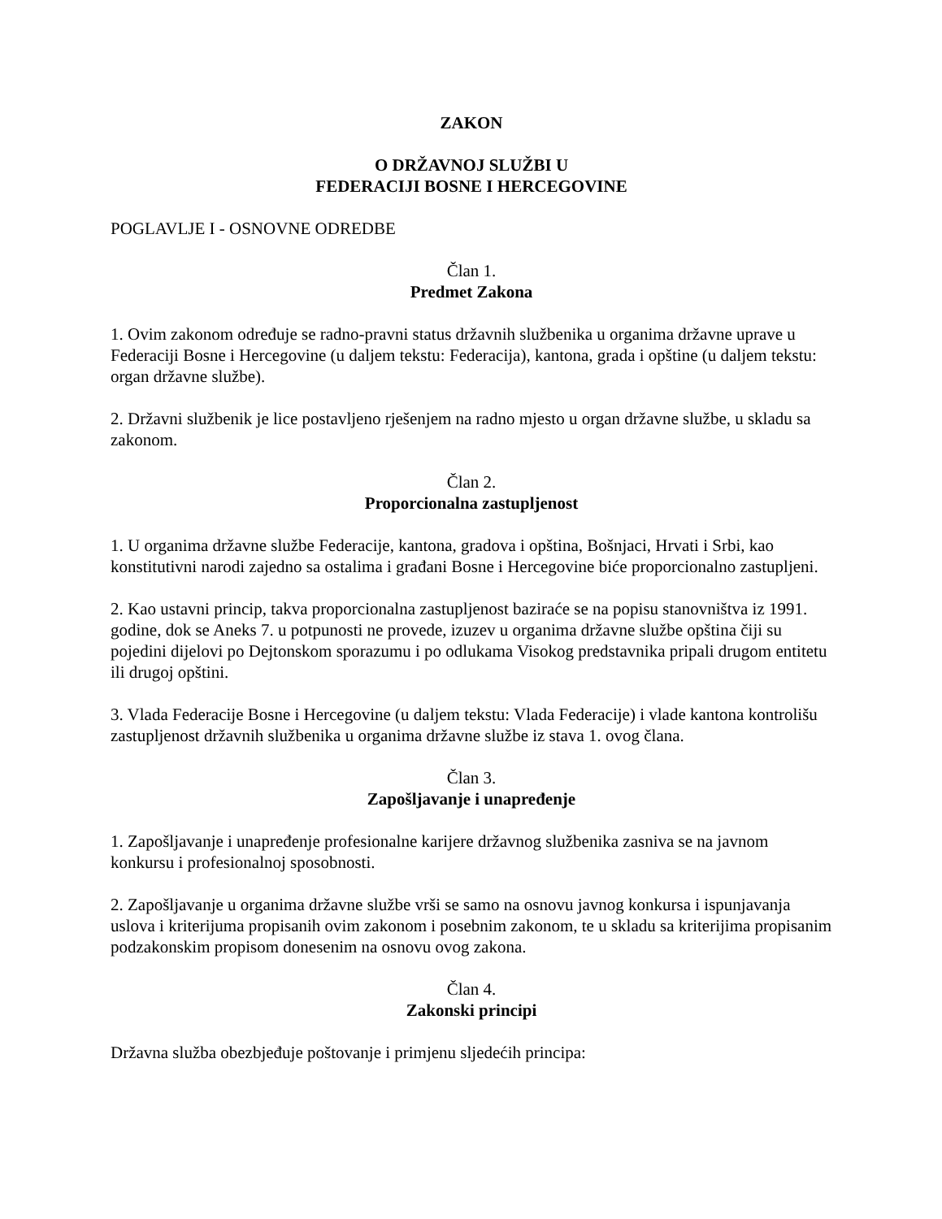ZAKON
O DRŽAVNOJ SLUŽBI U
FEDERACIJI BOSNE I HERCEGOVINE
POGLAVLJE I - OSNOVNE ODREDBE
Član 1.
Predmet Zakona
1. Ovim zakonom određuje se radno-pravni status državnih službenika u organima državne uprave u Federaciji Bosne i Hercegovine (u daljem tekstu: Federacija), kantona, grada i opštine (u daljem tekstu: organ državne službe).
2. Državni službenik je lice postavljeno rješenjem na radno mjesto u organ državne službe, u skladu sa zakonom.
Član 2.
Proporcionalna zastupljenost
1. U organima državne službe Federacije, kantona, gradova i opština, Bošnjaci, Hrvati i Srbi, kao konstitutivni narodi zajedno sa ostalima i građani Bosne i Hercegovine biće proporcionalno zastupljeni.
2. Kao ustavni princip, takva proporcionalna zastupljenost baziraće se na popisu stanovništva iz 1991. godine, dok se Aneks 7. u potpunosti ne provede, izuzev u organima državne službe opština čiji su pojedini dijelovi po Dejtonskom sporazumu i po odlukama Visokog predstavnika pripali drugom entitetu ili drugoj opštini.
3. Vlada Federacije Bosne i Hercegovine (u daljem tekstu: Vlada Federacije) i vlade kantona kontrolišu zastupljenost državnih službenika u organima državne službe iz stava 1. ovog člana.
Član 3.
Zapošljavanje i unapređenje
1. Zapošljavanje i unapređenje profesionalne karijere državnog službenika zasniva se na javnom konkursu i profesionalnoj sposobnosti.
2. Zapošljavanje u organima državne službe vrši se samo na osnovu javnog konkursa i ispunjavanja uslova i kriterijuma propisanih ovim zakonom i posebnim zakonom, te u skladu sa kriterijima propisanim podzakonskim propisom donesenim na osnovu ovog zakona.
Član 4.
Zakonski principi
Državna služba obezbjeđuje poštovanje i primjenu sljedećih principa: